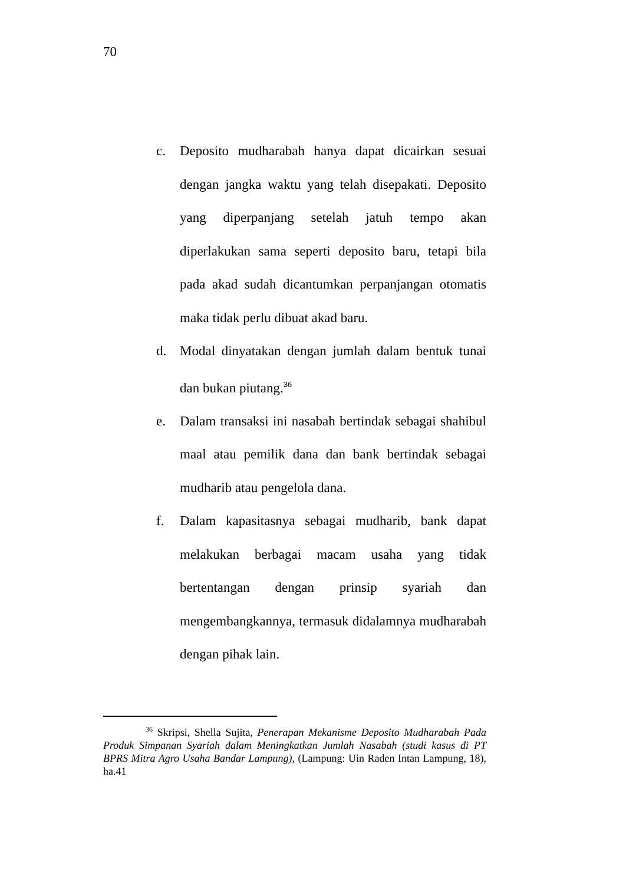70
c. Deposito mudharabah hanya dapat dicairkan sesuai dengan jangka waktu yang telah disepakati. Deposito yang diperpanjang setelah jatuh tempo akan diperlakukan sama seperti deposito baru, tetapi bila pada akad sudah dicantumkan perpanjangan otomatis maka tidak perlu dibuat akad baru.
d. Modal dinyatakan dengan jumlah dalam bentuk tunai dan bukan piutang.<sup>36</sup>
e. Dalam transaksi ini nasabah bertindak sebagai shahibul maal atau pemilik dana dan bank bertindak sebagai mudharib atau pengelola dana.
f. Dalam kapasitasnya sebagai mudharib, bank dapat melakukan berbagai macam usaha yang tidak bertentangan dengan prinsip syariah dan mengembangkannya, termasuk didalamnya mudharabah dengan pihak lain.
<sup>36</sup> Skripsi, Shella Sujita, Penerapan Mekanisme Deposito Mudharabah Pada Produk Simpanan Syariah dalam Meningkatkan Jumlah Nasabah (studi kasus di PT BPRS Mitra Agro Usaha Bandar Lampung), (Lampung: Uin Raden Intan Lampung, 18), ha.41